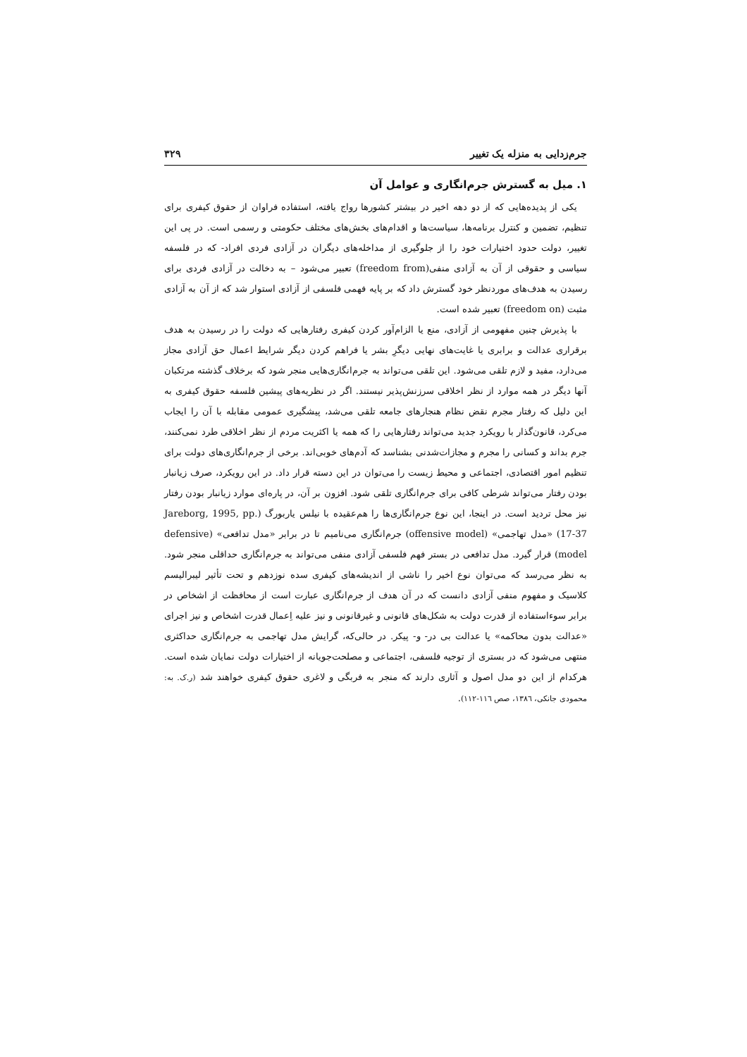جرم‌زدایی به منزله یک تغییر ۳۲۹
۱. میل به گسترش جرم‌انگاری و عوامل آن
یکی از پدیده‌هایی که از دو دهه اخیر در بیشتر کشورها رواج یافته، استفاده فراوان از حقوق کیفری برای تنظیم، تضمین و کنترل برنامه‌ها، سیاست‌ها و اقدام‌های بخش‌های مختلف حکومتی و رسمی است. در پی این تغییر، دولت حدود اختیارات خود را از جلوگیری از مداخله‌های دیگران در آزادی فردی افراد- که در فلسفه سیاسی و حقوقی از آن به آزادی منفی(freedom from) تعبیر می‌شود – به دخالت در آزادی فردی برای رسیدن به هدف‌های موردنظر خود گسترش داد که بر پایه فهمی فلسفی از آزادی استوار شد که از آن به آزادی مثبت (freedom on) تعبیر شده است.
با پذیرش چنین مفهومی از آزادی، منع یا الزام‌آور کردن کیفری رفتارهایی که دولت را در رسیدن به هدف برقراری عدالت و برابری یا غایت‌های نهایی دیگرِ بشر یا فراهم کردن دیگر شرایط اعمال حق آزادی مجاز می‌دارد، مفید و لازم تلقی می‌شود. این تلقی می‌تواند به جرم‌انگاری‌هایی منجر شود که برخلاف گذشته مرتکبان آنها دیگر در همه موارد از نظر اخلاقی سرزنش‌پذیر نیستند. اگر در نظریه‌های پیشین فلسفه حقوق کیفری به این دلیل که رفتار مجرم نقض نظام هنجارهای جامعه تلقی می‌شد، پیشگیری عمومی مقابله با آن را ایجاب می‌کرد، قانون‌گذار با رویکرد جدید می‌تواند رفتارهایی را که همه یا اکثریت مردم از نظر اخلاقی طرد نمی‌کنند، جرم بداند و کسانی را مجرم و مجازات‌شدنی بشناسد که آدم‌های خوبی‌اند. برخی از جرم‌انگاری‌های دولت برای تنظیم امور اقتصادی، اجتماعی و محیط زیست را می‌توان در این دسته قرار داد. در این رویکرد، صرف زیانبار بودن رفتار می‌تواند شرطی کافی برای جرم‌انگاری تلقی شود. افزون بر آن، در پاره‌ای موارد زیانبار بودن رفتار نیز محل تردید است. در اینجا، این نوع جرم‌انگاری‌ها را هم‌عقیده با نیلس یاربورگ (Jareborg, 1995, pp. 17-37) «مدل تهاجمی» (offensive model) جرم‌انگاری می‌نامیم تا در برابر «مدل تدافعی» (defensive model) قرار گیرد. مدل تدافعی در بستر فهم فلسفی آزادی منفی می‌تواند به جرم‌انگاری حداقلی منجر شود. به نظر می‌رسد که می‌توان نوع اخیر را ناشی از اندیشه‌های کیفری سده نوزدهم و تحت تأثیر لیبرالیسم کلاسیک و مفهوم منفی آزادی دانست که در آن هدف از جرم‌انگاری عبارت است از محافظت از اشخاص در برابر سوءاستفاده از قدرت دولت به شکل‌های قانونی و غیرقانونی و نیز علیه اِعمال قدرت اشخاص و نیز اجرای «عدالت بدون محاکمه» یا عدالت بی در- و- پیکر. در حالی‌که، گرایش مدل تهاجمی به جرم‌انگاری حداکثری منتهی می‌شود که در بستری از توجیه فلسفی، اجتماعی و مصلحت‌جویانه از اختیارات دولت نمایان شده است. هرکدام از این دو مدل اصول و آثاری دارند که منجر به فربگی و لاغری حقوق کیفری خواهند شد (ر.ک. به: محمودی جانکی، ١٣٨٦، صص ١١٦-١١٢).